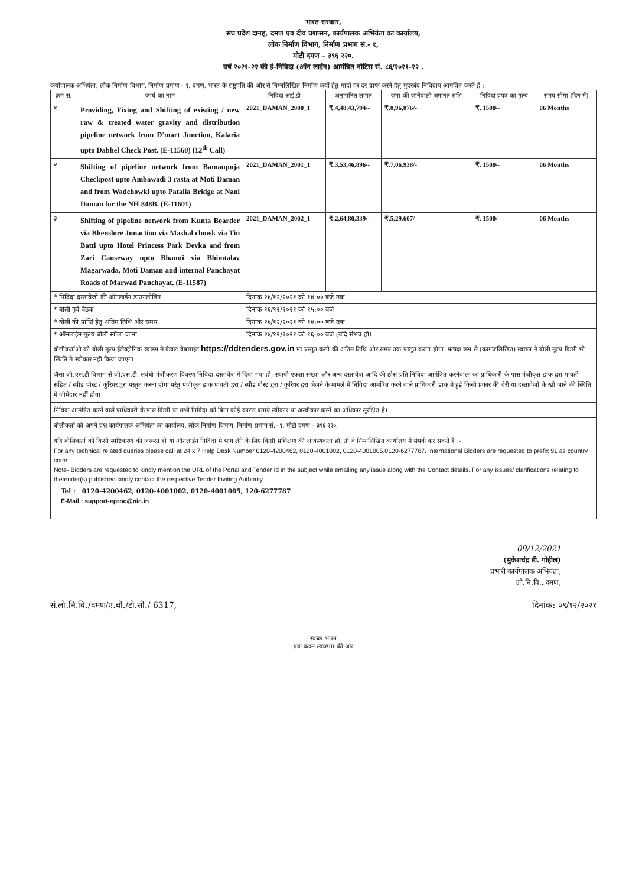भारत सरकार,
संघ प्रदेश दानह, दमण एव दीव प्रशासन, कार्यपालक अभियंता का कार्यालय,
लोक निर्माण विभाग, निर्माण प्रभाग सं.- १,
मोटी दमण - ३९६ २२०.
वर्ष २०२१-२२ की ई-निविदा (ऑन लाईन) आमंत्रित नोटिस सं. ८६/२०२१-२२ .
कर्यापालक अभियंता, लोक निर्माण विभाग, निर्माण प्रमाण - १, दमण, भारत के राष्ट्रपति की ओर से निम्नलिखित निर्माण कर्यो हेतु मादों पर दर प्राप्त करने हेतु मुदरबंद निविदाय आमंत्रित करते हैं :
| क्रम सं. | कार्य का नाम | निविदा आई.डी | अनुमानित लागत | जमा की जानेवाली जमानत राशि | निविदा प्रपत्र का मूल्य | समय सीमा (दिन में) |
| --- | --- | --- | --- | --- | --- | --- |
| १ | Providing, Fixing and Shifting of existing / new raw & treated water gravity and distribution pipeline network from D'mart Junction, Kalaria upto Dabhel Check Post. (E-11560) (12<sup>th</sup> Call) | 2021_DAMAN_2000_1 | ₹.4,48,43,794/- | ₹.8,96,876/- | ₹. 1500/- | 06 Months |
| २ | Shifting of pipeline network from Bamanpuja Checkpost upto Ambawadi 3 rasta at Moti Daman and from Wadchowki upto Patalia Bridge at Nani Daman for the NH 848B. (E-11601) | 2021_DAMAN_2001_1 | ₹.3,53,46,896/- | ₹.7,06,938/- | ₹. 1500/- | 06 Months |
| ३ | Shifting of pipeline network from Kunta Boarder via Bhenslore Junaction via Mashal chowk via Tin Batti upto Hotel Princess Park Devka and from Zari Causeway upto Bhamti via Bhimtalav Magarwada, Moti Daman and internal Panchayat Roads of Marwad Panchayat. (E-11587) | 2021_DAMAN_2002_1 | ₹.2,64,80,339/- | ₹.5,29,607/- | ₹. 1500/- | 06 Months |
| * निविदा दस्तावेजो की ऑनलाईन डाउनलोडिंग | | दिनांक २४/१२/२०२१ को १४:०० बजे तक | | | | |
| * बोली पूर्व बैठक | | दिनांक १६/१२/२०२१ को १५:०० बजे | | | | |
| * बोली की प्राप्ति हेतु अंतिम तिथि और समय | | दिनांक २४/१२/२०२१ को १४:०० बजे तक | | | | |
| * ऑनलाईन मूल्य बोली खोला जाना | | दिनांक २४/१२/२०२१ को १६:०० बजे (यदि संभव हो) | | | | |
बोलीकर्ताओ को बोली मूल्य ईलेक्ट्रोनिक स्वरूप मे केवल वेबसाइट https://ddtenders.gov.in पर प्रस्तुत करने की अंतिम तिथि और समय तक प्रस्तुत करना होगा। प्रत्यक्ष रूप से (कागजलिखित) स्वरूप मे बोली मूल्य किसी भी स्थिति मे स्वीकार नहीं किया जाएगा।
जैसा जी.एस.टी विभाग से जी.एस.टी. संबंधी पंजीकरण विवरण निविदा दस्तावेज मे दिया गया हो, स्थायी एकता संख्या और अन्य दस्तावेज आदि की ठोस प्रति निविदा आमंत्रित करनेवाला का प्राधिकारी के पास पंजीकृत डाक द्वरा पावती सहित / स्पीड पोस्ट / कूरियर द्वरा पस्तुत करना होगा परंतु पंजीकृत डाक पावती द्वरा / स्पीड पोस्ट द्वरा / कूरियर द्वरा भेजने के मामले मे निविदा आमंत्रित करने वाले प्राधिकारी डाक मे हुई किसी प्रकार की देरी या दस्तावेजों के खो जाने की स्थिति में जीमेदार नहीं होगा।
निविदा आमंत्रित करने वाले प्राधिकारी के पास किसी या सभी निविदा को बिना कोई कारण बताये स्वीकार या अस्वीकार करने का अधिकार सुरक्षित है।
बोलीकर्ता को अपने प्रश्न कार्यपालक अभियंता का कार्यालय, लोक निर्माण विभाग, निर्माण प्रभाग सं.- १, मोटी दमण - ३९६ २२०.
यदि बोलिकर्ता को किसी स्पष्टिकरण की जरूरत हो या ऑनलाईन निविदा में भाग लेने के लिए किसी प्रशिक्षण की आवस्यकता हो, तो वे निम्नलिखित कार्यालय में संपर्क कर सकते है :-
For any technical related queries please call at 24 x 7 Help Desk Number 0120-4200462, 0120-4001002, 0120-4001005,0120-6277787. International Bidders are requested to prefix 91 as country code.
Note- Bidders are requested to kindly mention the URL of the Portal and Tender Id in the subject while emailing any issue along with the Contact details. For any issues/ clarifications relating to thetender(s) published kindly contact the respective Tender Inviting Authority.
Tel : 0120-4200462, 0120-4001002, 0120-4001005, 120-6277787
E-Mail : support-eproc@nic.in
09/12/2021
(मुकेशचंद्र डी. गोहील)
प्रभारी कार्यपालक अभियंता,
लो.नि.वि., दमण,
सं.लो.नि.वि./दमण/ए.बी./टी.सी./ 6317, दिनांक: ०९/१२/२०२१
स्वच्छ भारत
एक कदम स्वच्छता की ओर